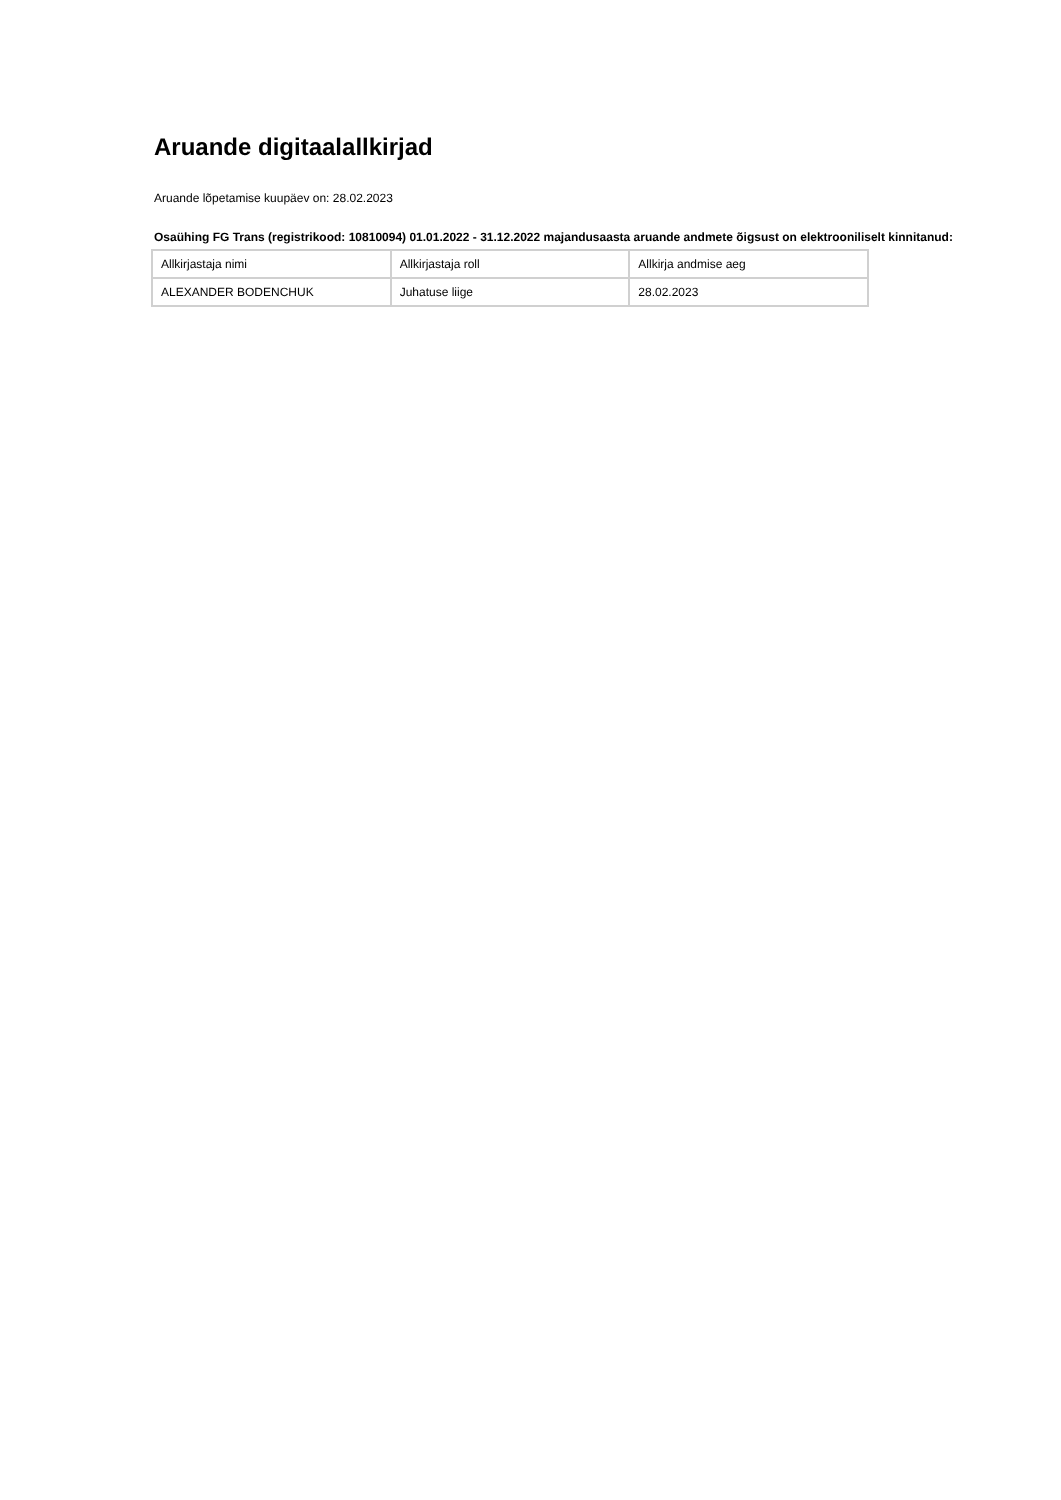Aruande digitaalallkirjad
Aruande lõpetamise kuupäev on: 28.02.2023
Osaühing FG Trans (registrikood: 10810094) 01.01.2022 - 31.12.2022 majandusaasta aruande andmete õigsust on elektrooniliselt kinnitanud:
| Allkirjastaja nimi | Allkirjastaja roll | Allkirja andmise aeg |
| ALEXANDER BODENCHUK | Juhatuse liige | 28.02.2023 |